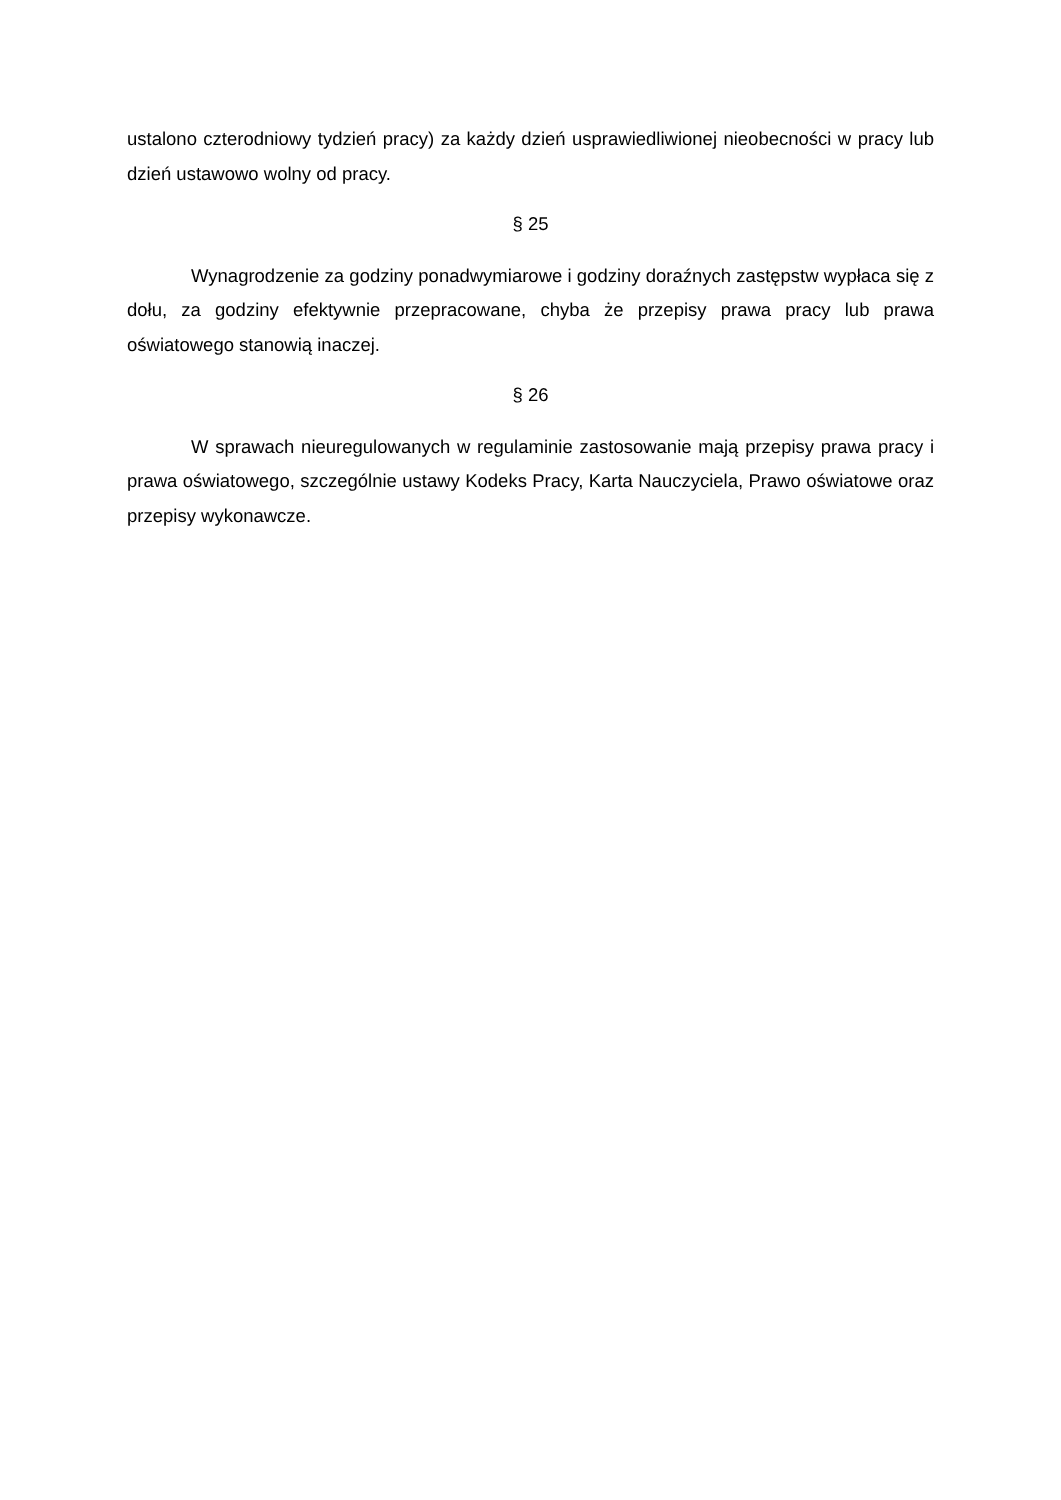ustalono czterodniowy tydzień pracy) za każdy dzień usprawiedliwionej nieobecności w pracy lub dzień ustawowo wolny od pracy.
§ 25
Wynagrodzenie za godziny ponadwymiarowe i godziny doraźnych zastępstw wypłaca się z dołu, za godziny efektywnie przepracowane, chyba że przepisy prawa pracy lub prawa oświatowego stanowią inaczej.
§ 26
W sprawach nieuregulowanych w regulaminie zastosowanie mają przepisy prawa pracy i prawa oświatowego, szczególnie ustawy Kodeks Pracy, Karta Nauczyciela, Prawo oświatowe oraz przepisy wykonawcze.